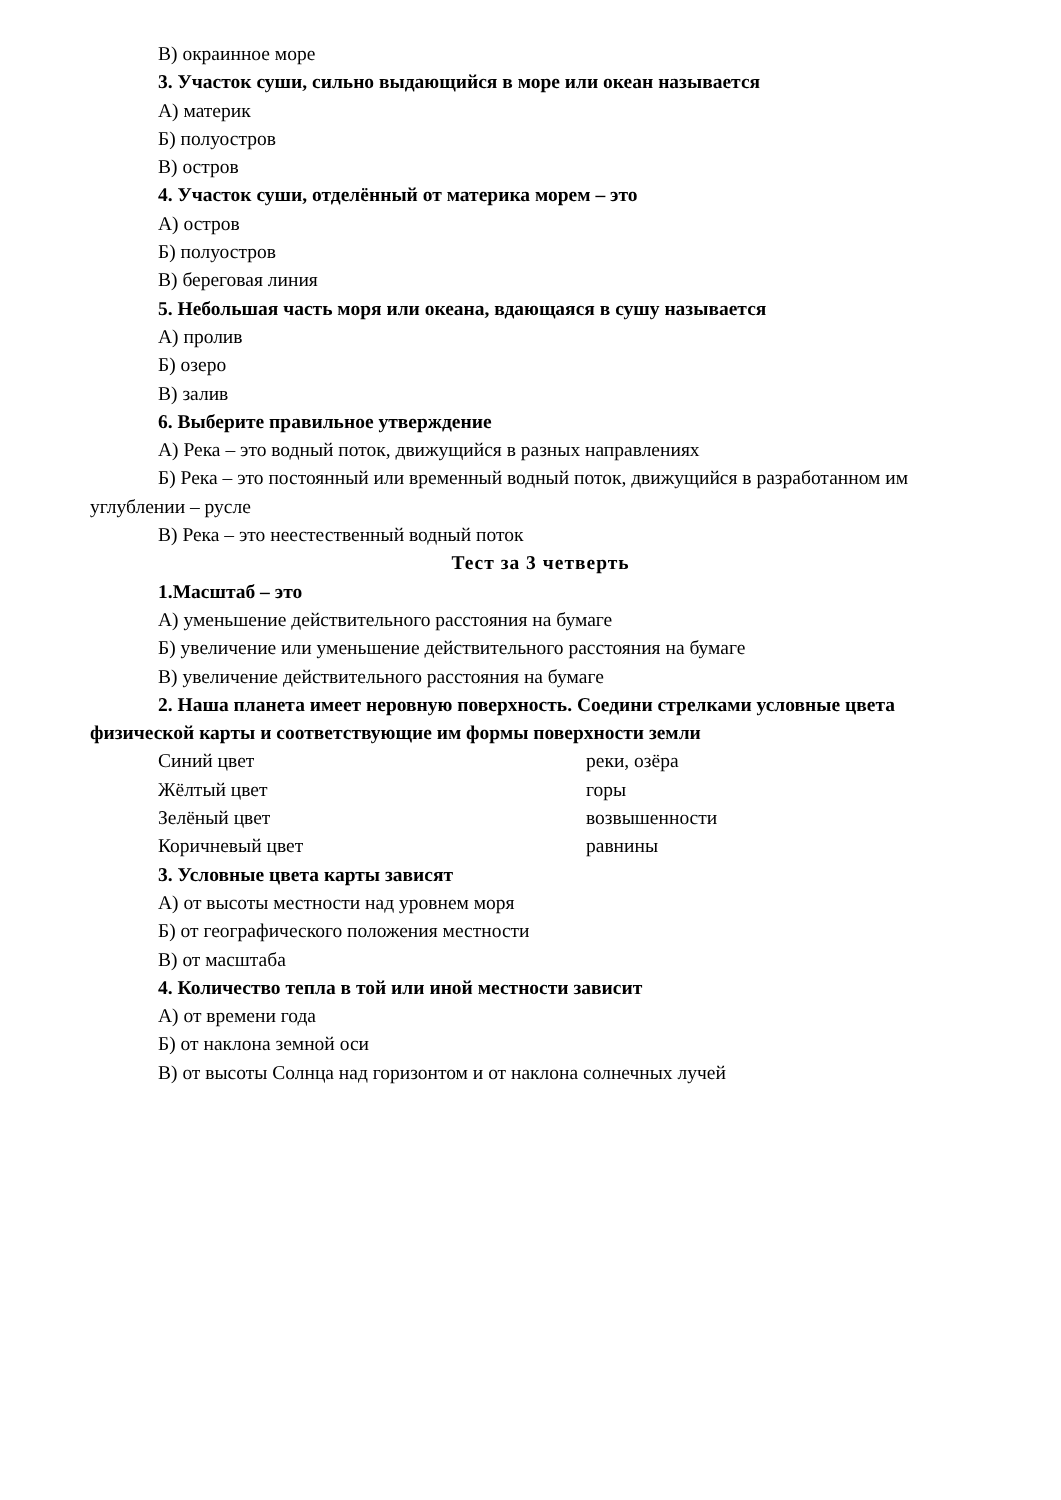В) окраинное море
3. Участок суши, сильно выдающийся в море или океан называется
А) материк
Б) полуостров
В) остров
4. Участок суши, отделённый от материка морем – это
А) остров
Б) полуостров
В) береговая линия
5. Небольшая часть моря или океана, вдающаяся в сушу называется
А) пролив
Б) озеро
В) залив
6. Выберите правильное утверждение
А) Река – это водный поток, движущийся в разных направлениях
Б) Река – это постоянный или временный водный поток, движущийся в разработанном им углублении – русле
В) Река – это неестественный водный поток
Тест за 3 четверть
1.Масштаб – это
А) уменьшение действительного расстояния на бумаге
Б) увеличение или уменьшение действительного расстояния на бумаге
В) увеличение действительного расстояния на бумаге
2. Наша планета имеет неровную поверхность. Соедини стрелками условные цвета физической карты и соответствующие им формы поверхности земли
Синий цвет реки, озёра
Жёлтый цвет горы
Зелёный цвет возвышенности
Коричневый цвет равнины
3. Условные цвета карты зависят
А) от высоты местности над уровнем моря
Б) от географического положения местности
В) от масштаба
4. Количество тепла в той или иной местности зависит
А) от времени года
Б) от наклона земной оси
В) от высоты Солнца над горизонтом и от наклона солнечных лучей